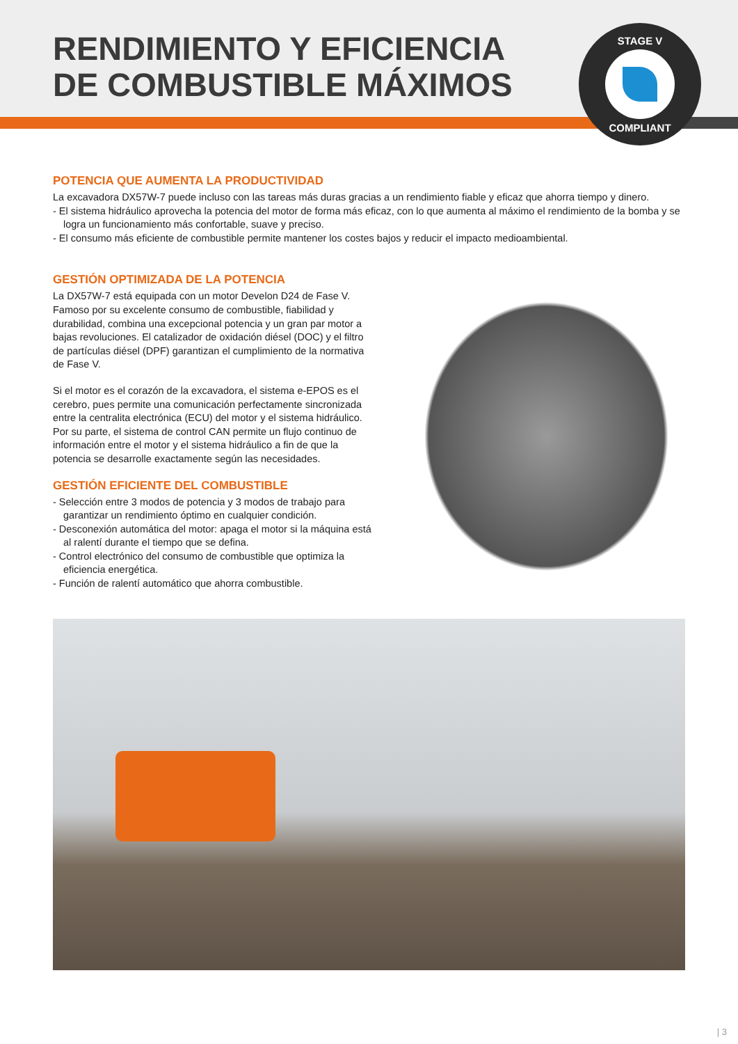RENDIMIENTO Y EFICIENCIA
DE COMBUSTIBLE MÁXIMOS
STAGE V
COMPLIANT
POTENCIA QUE AUMENTA LA PRODUCTIVIDAD
La excavadora DX57W-7 puede incluso con las tareas más duras gracias a un rendimiento fiable y eficaz que ahorra tiempo y dinero.
- El sistema hidráulico aprovecha la potencia del motor de forma más eficaz, con lo que aumenta al máximo el rendimiento de la bomba y se logra un funcionamiento más confortable, suave y preciso.
- El consumo más eficiente de combustible permite mantener los costes bajos y reducir el impacto medioambiental.
GESTIÓN OPTIMIZADA DE LA POTENCIA
La DX57W-7 está equipada con un motor Develon D24 de Fase V. Famoso por su excelente consumo de combustible, fiabilidad y durabilidad, combina una excepcional potencia y un gran par motor a bajas revoluciones. El catalizador de oxidación diésel (DOC) y el filtro de partículas diésel (DPF) garantizan el cumplimiento de la normativa de Fase V.
Si el motor es el corazón de la excavadora, el sistema e-EPOS es el cerebro, pues permite una comunicación perfectamente sincronizada entre la centralita electrónica (ECU) del motor y el sistema hidráulico. Por su parte, el sistema de control CAN permite un flujo continuo de información entre el motor y el sistema hidráulico a fin de que la potencia se desarrolle exactamente según las necesidades.
GESTIÓN EFICIENTE DEL COMBUSTIBLE
- Selección entre 3 modos de potencia y 3 modos de trabajo para garantizar un rendimiento óptimo en cualquier condición.
- Desconexión automática del motor: apaga el motor si la máquina está al ralentí durante el tiempo que se defina.
- Control electrónico del consumo de combustible que optimiza la eficiencia energética.
- Función de ralentí automático que ahorra combustible.
| 3